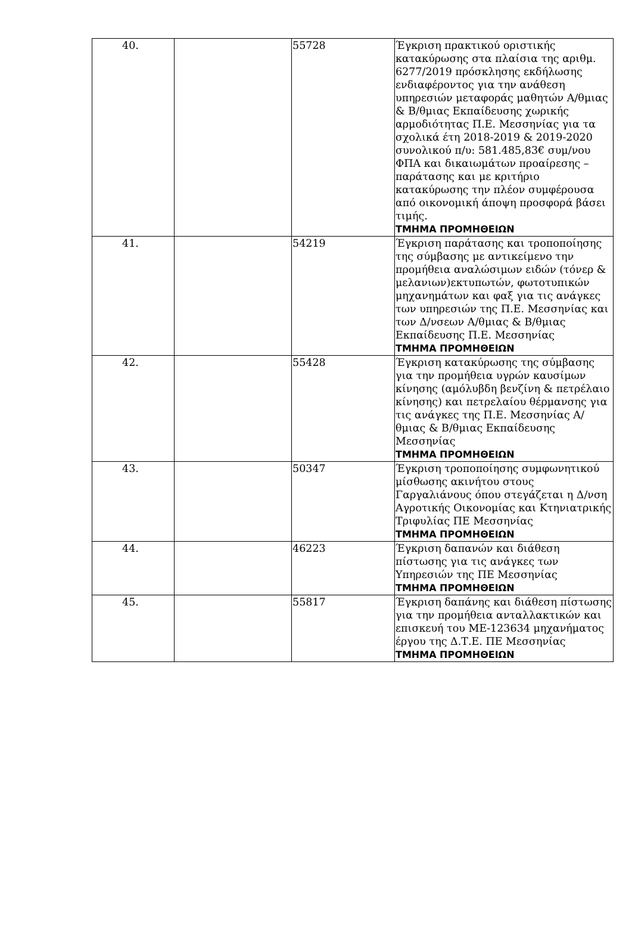| 40. | | 55728 | Έγκριση πρακτικού οριστικής κατακύρωσης στα πλαίσια της αριθμ. 6277/2019 πρόσκλησης εκδήλωσης ενδιαφέροντος για την ανάθεση υπηρεσιών μεταφοράς μαθητών Α/θμιας & Β/θμιας Εκπαίδευσης χωρικής αρμοδιότητας Π.Ε. Μεσσηνίας για τα σχολικά έτη 2018-2019 & 2019-2020 συνολικού π/υ: 581.485,83€ συμ/νου ΦΠΑ και δικαιωμάτων προαίρεσης –παράτασης και με κριτήριο κατακύρωσης την πλέον συμφέρουσα από οικονομική άποψη προσφορά βάσει τιμής. ΤΜΗΜΑ ΠΡΟΜΗΘΕΙΩΝ |
| 41. | | 54219 | Έγκριση παράτασης και τροποποίησης της σύμβασης με αντικείμενο την προμήθεια αναλώσιμων ειδών (τόνερ & μελανιων)εκτυπωτών, φωτοτυπικών μηχανημάτων και φαξ για τις ανάγκες των υπηρεσιών της Π.Ε. Μεσσηνίας και των Δ/νσεων Α/θμιας & Β/θμιας Εκπαίδευσης Π.Ε. Μεσσηνίας ΤΜΗΜΑ ΠΡΟΜΗΘΕΙΩΝ |
| 42. | | 55428 | Έγκριση κατακύρωσης της σύμβασης για την προμήθεια υγρών καυσίμων κίνησης (αμόλυβδη βενζίνη & πετρέλαιο κίνησης) και πετρελαίου θέρμανσης για τις ανάγκες της Π.Ε. Μεσσηνίας Α/θμιας & Β/θμιας Εκπαίδευσης Μεσσηνίας ΤΜΗΜΑ ΠΡΟΜΗΘΕΙΩΝ |
| 43. | | 50347 | Έγκριση τροποποίησης συμφωνητικού μίσθωσης ακινήτου στους Γαργαλιάνους όπου στεγάζεται η Δ/νση Αγροτικής Οικονομίας και Κτηνιατρικής Τριφυλίας ΠΕ Μεσσηνίας ΤΜΗΜΑ ΠΡΟΜΗΘΕΙΩΝ |
| 44. | | 46223 | Έγκριση δαπανών και διάθεση πίστωσης για τις ανάγκες των Υπηρεσιών της ΠΕ Μεσσηνίας ΤΜΗΜΑ ΠΡΟΜΗΘΕΙΩΝ |
| 45. | | 55817 | Έγκριση δαπάνης και διάθεση πίστωσης για την προμήθεια ανταλλακτικών και επισκευή του ΜΕ-123634 μηχανήματος έργου της Δ.Τ.Ε. ΠΕ Μεσσηνίας ΤΜΗΜΑ ΠΡΟΜΗΘΕΙΩΝ |